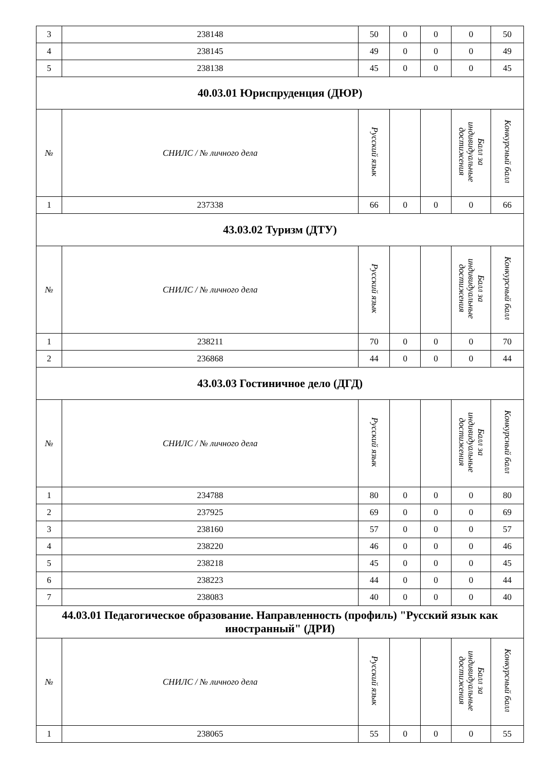| 3 | 238148 | 50 | 0 | 0 | 0 | 50 |
| 4 | 238145 | 49 | 0 | 0 | 0 | 49 |
| 5 | 238138 | 45 | 0 | 0 | 0 | 45 |
| 40.03.01 Юриспруденция (ДЮР) | | | | | | |
| № | СНИЛС / № личного дела | Русский язык | | | Балл за индивидуальные достижения | Конкурсный балл |
| 1 | 237338 | 66 | 0 | 0 | 0 | 66 |
| 43.03.02 Туризм (ДТУ) | | | | | | |
| № | СНИЛС / № личного дела | Русский язык | | | Балл за индивидуальные достижения | Конкурсный балл |
| 1 | 238211 | 70 | 0 | 0 | 0 | 70 |
| 2 | 236868 | 44 | 0 | 0 | 0 | 44 |
| 43.03.03 Гостиничное дело (ДГД) | | | | | | |
| № | СНИЛС / № личного дела | Русский язык | | | Балл за индивидуальные достижения | Конкурсный балл |
| 1 | 234788 | 80 | 0 | 0 | 0 | 80 |
| 2 | 237925 | 69 | 0 | 0 | 0 | 69 |
| 3 | 238160 | 57 | 0 | 0 | 0 | 57 |
| 4 | 238220 | 46 | 0 | 0 | 0 | 46 |
| 5 | 238218 | 45 | 0 | 0 | 0 | 45 |
| 6 | 238223 | 44 | 0 | 0 | 0 | 44 |
| 7 | 238083 | 40 | 0 | 0 | 0 | 40 |
| 44.03.01 Педагогическое образование. Направленность (профиль) "Русский язык как иностранный" (ДРИ) | | | | | | |
| № | СНИЛС / № личного дела | Русский язык | | | Балл за индивидуальные достижения | Конкурсный балл |
| 1 | 238065 | 55 | 0 | 0 | 0 | 55 |